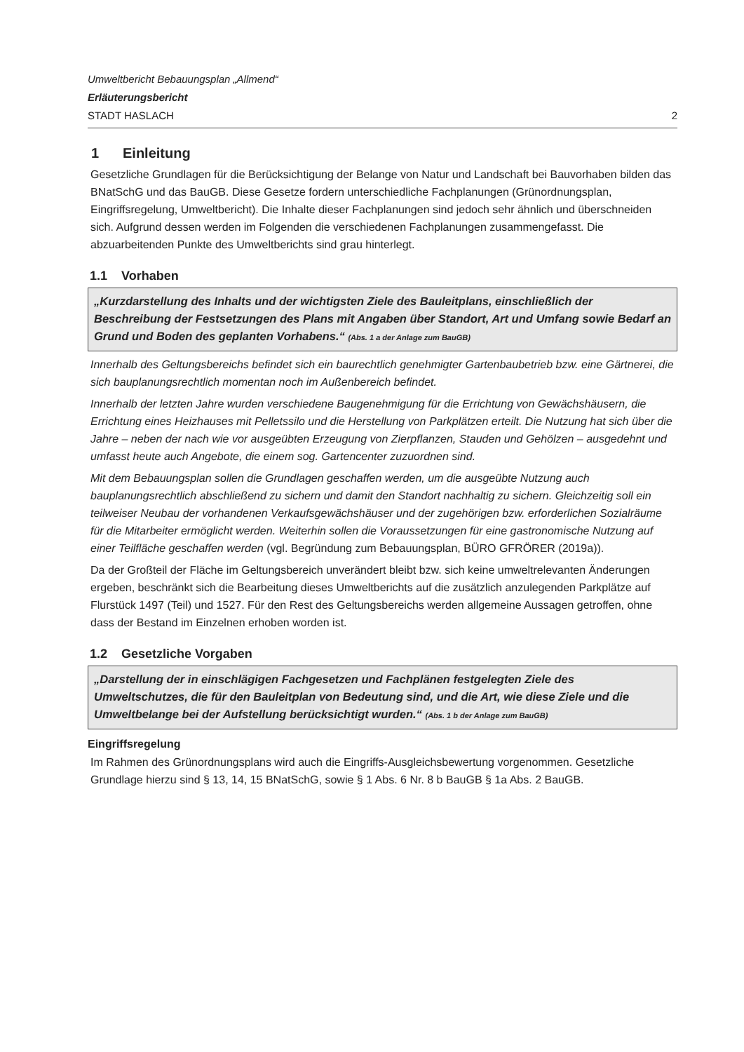Umweltbericht Bebauungsplan „Allmend“
Erläuterungsbericht
STADT HASLACH 2
1 Einleitung
Gesetzliche Grundlagen für die Berücksichtigung der Belange von Natur und Landschaft bei Bauvorhaben bilden das BNatSchG und das BauGB. Diese Gesetze fordern unterschiedliche Fachplanungen (Grünordnungsplan, Eingriffsregelung, Umweltbericht). Die Inhalte dieser Fachplanungen sind jedoch sehr ähnlich und überschneiden sich. Aufgrund dessen werden im Folgenden die verschiedenen Fachplanungen zusammengefasst. Die abzuarbeitenden Punkte des Umweltberichts sind grau hinterlegt.
1.1 Vorhaben
„Kurzdarstellung des Inhalts und der wichtigsten Ziele des Bauleitplans, einschließlich der Beschreibung der Festsetzungen des Plans mit Angaben über Standort, Art und Umfang sowie Bedarf an Grund und Boden des geplanten Vorhabens.“ (Abs. 1 a der Anlage zum BauGB)
Innerhalb des Geltungsbereichs befindet sich ein baurechtlich genehmigter Gartenbaubetrieb bzw. eine Gärtnerei, die sich bauplanungsrechtlich momentan noch im Außenbereich befindet.
Innerhalb der letzten Jahre wurden verschiedene Baugenehmigung für die Errichtung von Gewächshäusern, die Errichtung eines Heizhauses mit Pelletssilo und die Herstellung von Parkplätzen erteilt. Die Nutzung hat sich über die Jahre – neben der nach wie vor ausgeübten Erzeugung von Zierpflanzen, Stauden und Gehölzen – ausgedehnt und umfasst heute auch Angebote, die einem sog. Gartencenter zuzuordnen sind.
Mit dem Bebauungsplan sollen die Grundlagen geschaffen werden, um die ausgeübte Nutzung auch bauplanungsrechtlich abschließend zu sichern und damit den Standort nachhaltig zu sichern. Gleichzeitig soll ein teilweiser Neubau der vorhandenen Verkaufsgewächshäuser und der zugehörigen bzw. erforderlichen Sozialräume für die Mitarbeiter ermöglicht werden. Weiterhin sollen die Voraussetzungen für eine gastronomische Nutzung auf einer Teilfläche geschaffen werden (vgl. Begründung zum Bebauungsplan, BÜRO GFRÖRER (2019a)).
Da der Großteil der Fläche im Geltungsbereich unverändert bleibt bzw. sich keine umweltrelevanten Änderungen ergeben, beschränkt sich die Bearbeitung dieses Umweltberichts auf die zusätzlich anzulegenden Parkplätze auf Flurstück 1497 (Teil) und 1527. Für den Rest des Geltungsbereichs werden allgemeine Aussagen getroffen, ohne dass der Bestand im Einzelnen erhoben worden ist.
1.2 Gesetzliche Vorgaben
„Darstellung der in einschlägigen Fachgesetzen und Fachplänen festgelegten Ziele des Umweltschutzes, die für den Bauleitplan von Bedeutung sind, und die Art, wie diese Ziele und die Umweltbelange bei der Aufstellung berücksichtigt wurden.“ (Abs. 1 b der Anlage zum BauGB)
Eingriffsregelung
Im Rahmen des Grünordnungsplans wird auch die Eingriffs-Ausgleichsbewertung vorgenommen. Gesetzliche Grundlage hierzu sind § 13, 14, 15 BNatSchG, sowie § 1 Abs. 6 Nr. 8 b BauGB § 1a Abs. 2 BauGB.